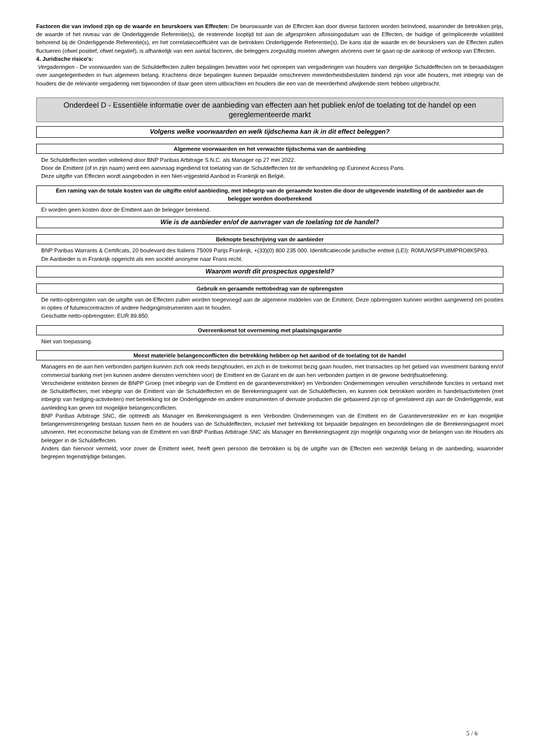Factoren die van invloed zijn op de waarde en beurskoers van Effecten: De beurswaarde van de Effecten kan door diverse factoren worden beïnvloed, waaronder de betrokken prijs, de waarde of het niveau van de Onderliggende Referentie(s), de resterende looptijd tot aan de afgesproken aflossingsdatum van de Effecten, de huidige of geïmpliceerde volatiliteit behorend bij de Onderliggende Referentie(s), en het correlatiecoëfficiënt van de betrokken Onderliggende Referentie(s). De kans dat de waarde en de beurskoers van de Effecten zullen fluctueren (ofwel positief, ofwel negatief), is afhankelijk van een aantal factoren, die beleggers zorgvuldig moeten afwegen alvorens over te gaan op de aankoop of verkoop van Effecten.
4. Juridische risico's:
Vergaderingen - De voorwaarden van de Schuldeffecten zullen bepalingen bevatten voor het oproepen van vergaderingen van houders van dergelijke Schuldeffecten om te beraadslagen over aangelegenheden in hun algemeen belang. Krachtens deze bepalingen kunnen bepaalde omschreven meerderheidsbesluiten bindend zijn voor alle houders, met inbegrip van de houders die de relevante vergadering niet bijwoonden of daar geen stem uitbrachten en houders die een van de meerderheid afwijkende stem hebben uitgebracht.
Onderdeel D - Essentiële informatie over de aanbieding van effecten aan het publiek en/of de toelating tot de handel op een gereglementeerde markt
Volgens welke voorwaarden en welk tijdschema kan ik in dit effect beleggen?
Algemene voorwaarden en het verwachte tijdschema van de aanbieding
De Schuldeffecten worden voltekend door BNP Paribas Arbitrage S.N.C. als Manager op 27 mei 2022.
Door de Emittent (of in zijn naam) werd een aanvraag ingediend tot toelating van de Schuldeffecten tot de verhandeling op Euronext Access Paris.
Deze uitgifte van Effecten wordt aangeboden in een Niet-vrijgesteld Aanbod in Frankrijk en België.
Een raming van de totale kosten van de uitgifte en/of aanbieding, met inbegrip van de geraamde kosten die door de uitgevende instelling of de aanbieder aan de belegger worden doorberekend
Er worden geen kosten door de Emittent aan de belegger berekend.
Wie is de aanbieder en/of de aanvrager van de toelating tot de handel?
Beknopte beschrijving van de aanbieder
BNP Paribas Warrants & Certificats, 20 boulevard des Italiens 75009 Parijs Frankrijk, +(33)(0) 800 235 000. Identificatiecode juridische entiteit (LEI): R0MUWSFPU8MPRO8K5P83.
De Aanbieder is in Frankrijk opgericht als een société anonyme naar Frans recht.
Waarom wordt dit prospectus opgesteld?
Gebruik en geraamde nettobedrag van de opbrengsten
De netto-opbrengsten van de uitgifte van de Effecten zullen worden toegevoegd aan de algemene middelen van de Emittent. Deze opbrengsten kunnen worden aangewend om posities in opties of futurescontracten of andere hedginginstrumenten aan te houden.
Geschatte netto-opbrengsten: EUR 89.850.
Overeenkomst tot overneming met plaatsingsgarantie
Niet van toepassing.
Meest materiële belangenconflicten die betrekking hebben op het aanbod of de toelating tot de handel
Managers en de aan hen verbonden partijen kunnen zich ook reeds bezighouden, en zich in de toekomst bezig gaan houden, met transacties op het gebied van investment banking en/of commercial banking met (en kunnen andere diensten verrichten voor) de Emittent en de Garant en de aan hen verbonden partijen in de gewone bedrijfsuitoefening.
Verscheidene entiteiten binnen de BNPP Groep (met inbegrip van de Emittent en de garantieverstrekker) en Verbonden Ondernemingen vervullen verschillende functies in verband met de Schuldeffecten, met inbegrip van de Emittent van de Schuldeffecten en de Berekeningsagent van de Schuldeffecten, en kunnen ook betrokken worden in handelsactiviteiten (met inbegrip van hedging-activiteiten) met betrekking tot de Onderliggende en andere instrumenten of derivate producten die gebaseerd zijn op of gerelateerd zijn aan de Onderliggende, wat aanleiding kan geven tot mogelijke belangenconflicten.
BNP Paribas Arbitrage SNC, die optreedt als Manager en Berekeningsagent is een Verbonden Ondernemingen van de Emittent en de Garantieverstrekker en er kan mogelijke belangenverstrengeling bestaan tussen hem en de houders van de Schuldeffecten, inclusief met betrekking tot bepaalde bepalingen en beoordelingen die de Berekeningsagent moet uitvoeren. Het economische belang van de Emittent en van BNP Paribas Arbitrage SNC als Manager en Berekeningsagent zijn mogelijk ongunstig voor de belangen van de Houders als belegger in de Schuldeffecten.
Anders dan hiervoor vermeld, voor zover de Emittent weet, heeft geen persoon die betrokken is bij de uitgifte van de Effecten een wezenlijk belang in de aanbieding, waaronder begrepen tegenstrijdige belangen.
5 / 6